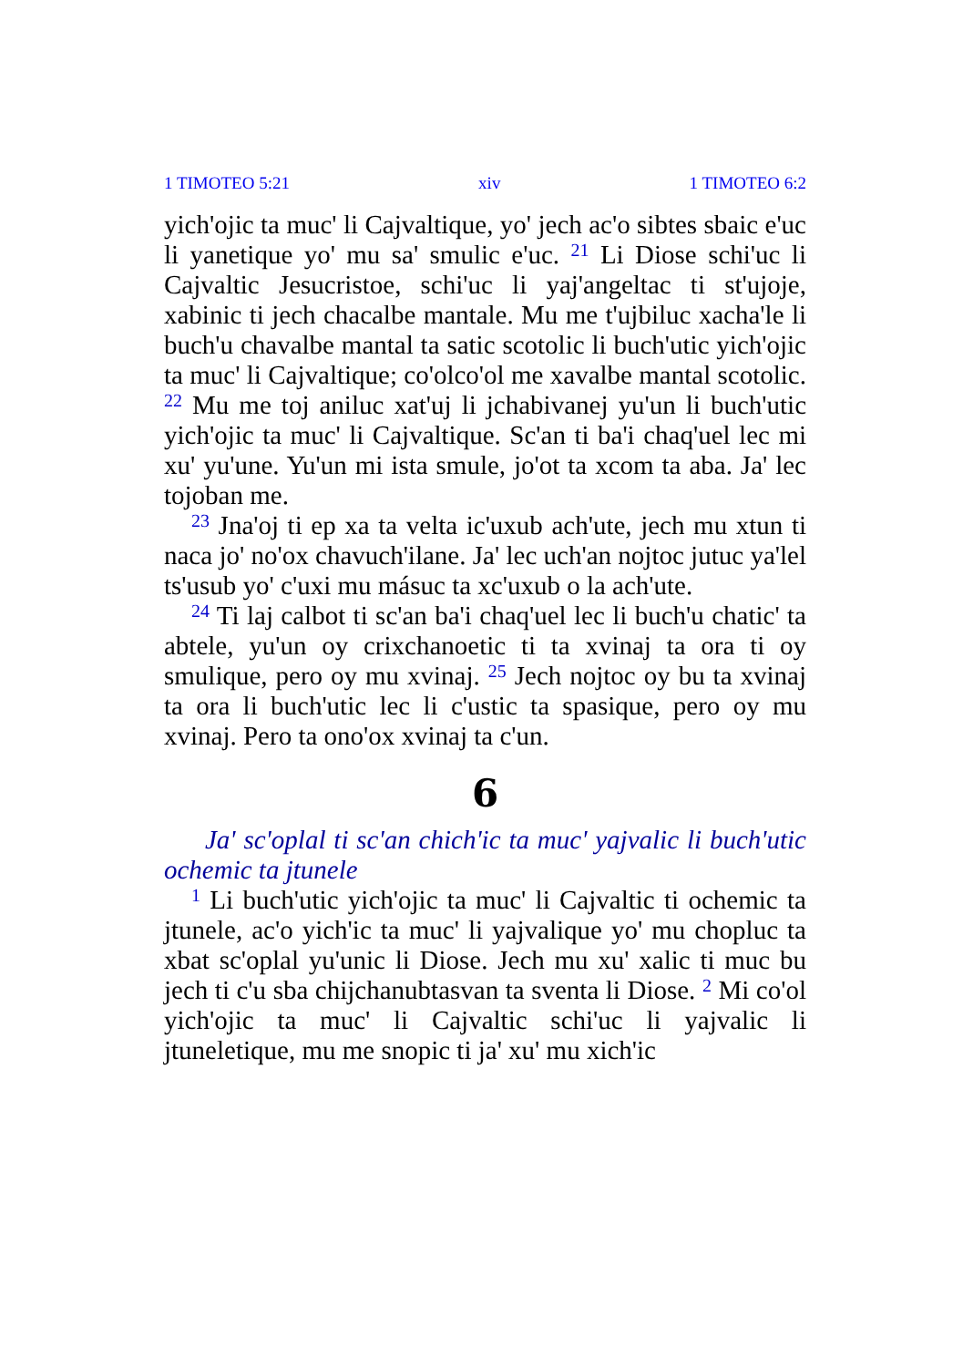1 TIMOTEO 5:21 xiv 1 TIMOTEO 6:2
yich'ojic ta muc' li Cajvaltique, yo' jech ac'o sibtes sbaic e'uc li yanetique yo' mu sa' smulic e'uc. <sup>21</sup> Li Diose schi'uc li Cajvaltic Jesucristoe, schi'uc li yaj'angeltac ti st'ujoje, xabinic ti jech chacalbe mantale. Mu me t'ujbiluc xacha'le li buch'u chavalbe mantal ta satic scotolic li buch'utic yich'ojic ta muc' li Cajvaltique; co'olco'ol me xavalbe mantal scotolic. <sup>22</sup> Mu me toj aniluc xat'uj li jchabivanej yu'un li buch'utic yich'ojic ta muc' li Cajvaltique. Sc'an ti ba'i chaq'uel lec mi xu' yu'une. Yu'un mi ista smule, jo'ot ta xcom ta aba. Ja' lec tojoban me.
<sup>23</sup> Jna'oj ti ep xa ta velta ic'uxub ach'ute, jech mu xtun ti naca jo' no'ox chavuch'ilane. Ja' lec uch'an nojtoc jutuc ya'lel ts'usub yo' c'uxi mu másuc ta xc'uxub o la ach'ute.
<sup>24</sup> Ti laj calbot ti sc'an ba'i chaq'uel lec li buch'u chatic' ta abtele, yu'un oy crixchanoetic ti ta xvinaj ta ora ti oy smulique, pero oy mu xvinaj. <sup>25</sup> Jech nojtoc oy bu ta xvinaj ta ora li buch'utic lec li c'ustic ta spasique, pero oy mu xvinaj. Pero ta ono'ox xvinaj ta c'un.
6
Ja' sc'oplal ti sc'an chich'ic ta muc' yajvalic li buch'utic ochemic ta jtunele
<sup>1</sup> Li buch'utic yich'ojic ta muc' li Cajvaltic ti ochemic ta jtunele, ac'o yich'ic ta muc' li yajvalique yo' mu chopluc ta xbat sc'oplal yu'unic li Diose. Jech mu xu' xalic ti muc bu jech ti c'u sba chijchanubtasvan ta sventa li Diose. <sup>2</sup> Mi co'ol yich'ojic ta muc' li Cajvaltic schi'uc li yajvalic li jtuneletique, mu me snopic ti ja' xu' mu xich'ic